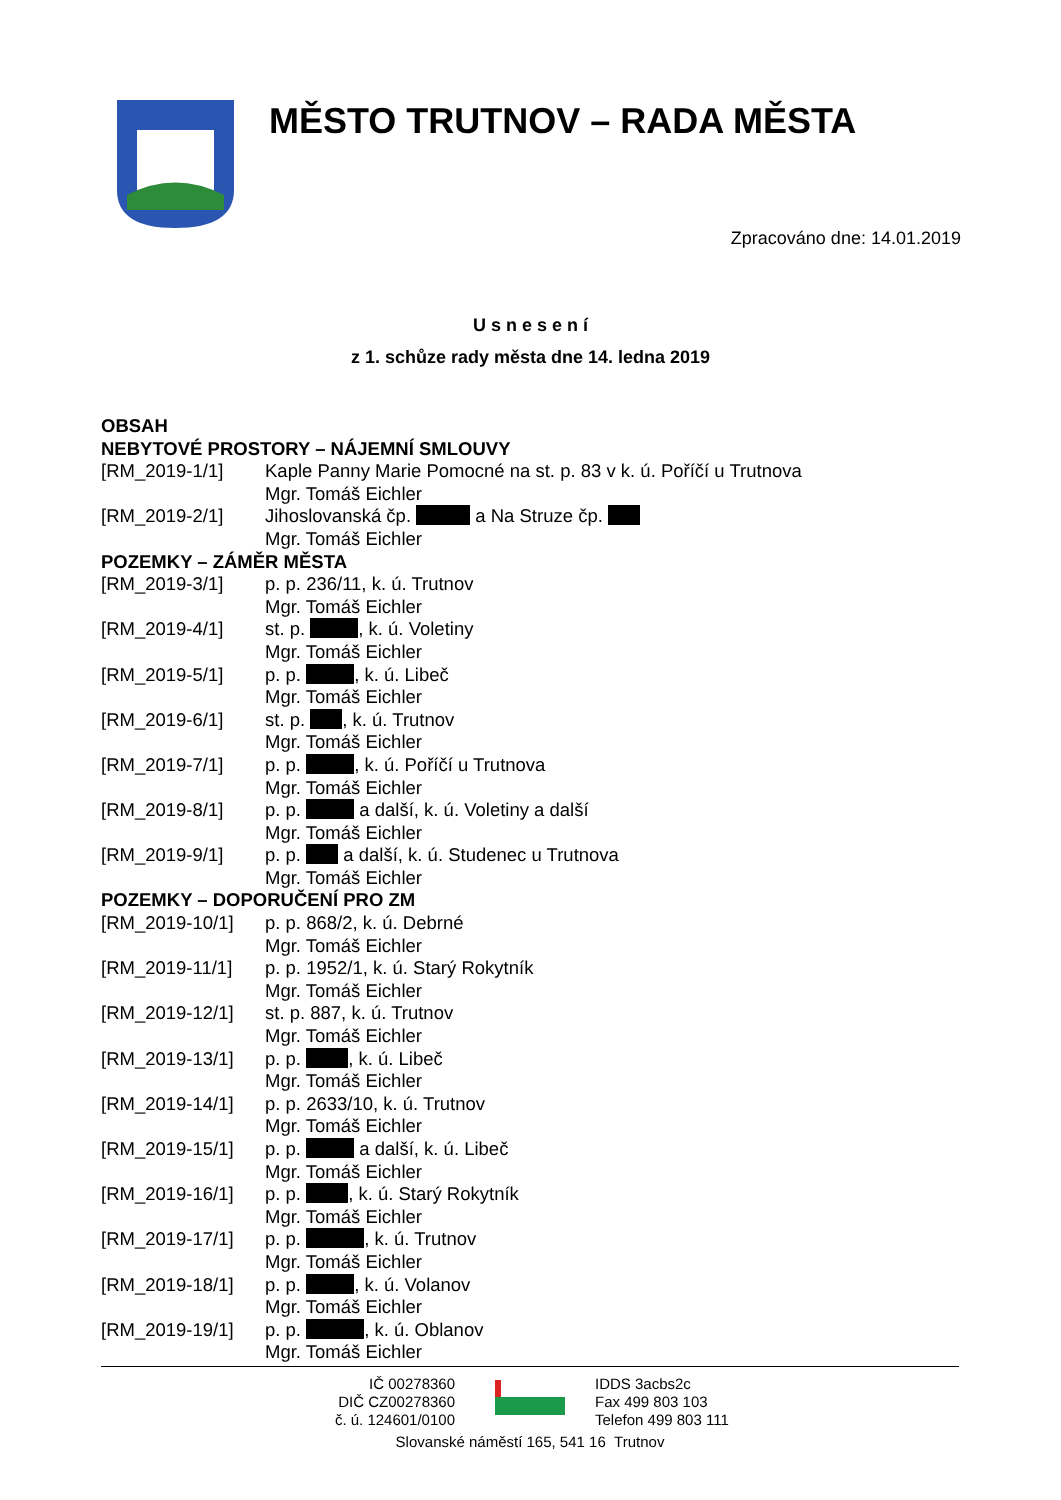MĚSTO TRUTNOV – RADA MĚSTA
Zpracováno dne: 14.01.2019
U s n e s e n í
z 1. schůze rady města dne 14. ledna 2019
OBSAH
NEBYTOVÉ PROSTORY – NÁJEMNÍ SMLOUVY
[RM_2019-1/1] Kaple Panny Marie Pomocné na st. p. 83 v k. ú. Poříčí u Trutnova
Mgr. Tomáš Eichler
[RM_2019-2/1] Jihoslovanská čp. a Na Struze čp.
Mgr. Tomáš Eichler
POZEMKY – ZÁMĚR MĚSTA
[RM_2019-3/1] p. p. 236/11, k. ú. Trutnov
Mgr. Tomáš Eichler
[RM_2019-4/1] st. p. , k. ú. Voletiny
Mgr. Tomáš Eichler
[RM_2019-5/1] p. p. , k. ú. Libeč
Mgr. Tomáš Eichler
[RM_2019-6/1] st. p. , k. ú. Trutnov
Mgr. Tomáš Eichler
[RM_2019-7/1] p. p. , k. ú. Poříčí u Trutnova
Mgr. Tomáš Eichler
[RM_2019-8/1] p. p. a další, k. ú. Voletiny a další
Mgr. Tomáš Eichler
[RM_2019-9/1] p. p. a další, k. ú. Studenec u Trutnova
Mgr. Tomáš Eichler
POZEMKY – DOPORUČENÍ PRO ZM
[RM_2019-10/1] p. p. 868/2, k. ú. Debrné
Mgr. Tomáš Eichler
[RM_2019-11/1] p. p. 1952/1, k. ú. Starý Rokytník
Mgr. Tomáš Eichler
[RM_2019-12/1] st. p. 887, k. ú. Trutnov
Mgr. Tomáš Eichler
[RM_2019-13/1] p. p. , k. ú. Libeč
Mgr. Tomáš Eichler
[RM_2019-14/1] p. p. 2633/10, k. ú. Trutnov
Mgr. Tomáš Eichler
[RM_2019-15/1] p. p. a další, k. ú. Libeč
Mgr. Tomáš Eichler
[RM_2019-16/1] p. p. , k. ú. Starý Rokytník
Mgr. Tomáš Eichler
[RM_2019-17/1] p. p. , k. ú. Trutnov
Mgr. Tomáš Eichler
[RM_2019-18/1] p. p. , k. ú. Volanov
Mgr. Tomáš Eichler
[RM_2019-19/1] p. p. , k. ú. Oblanov
Mgr. Tomáš Eichler
IČ 00278360
DIČ CZ00278360
č. ú. 124601/0100
IDDS 3acbs2c
Fax 499 803 103
Telefon 499 803 111
Slovanské náměstí 165, 541 16 Trutnov